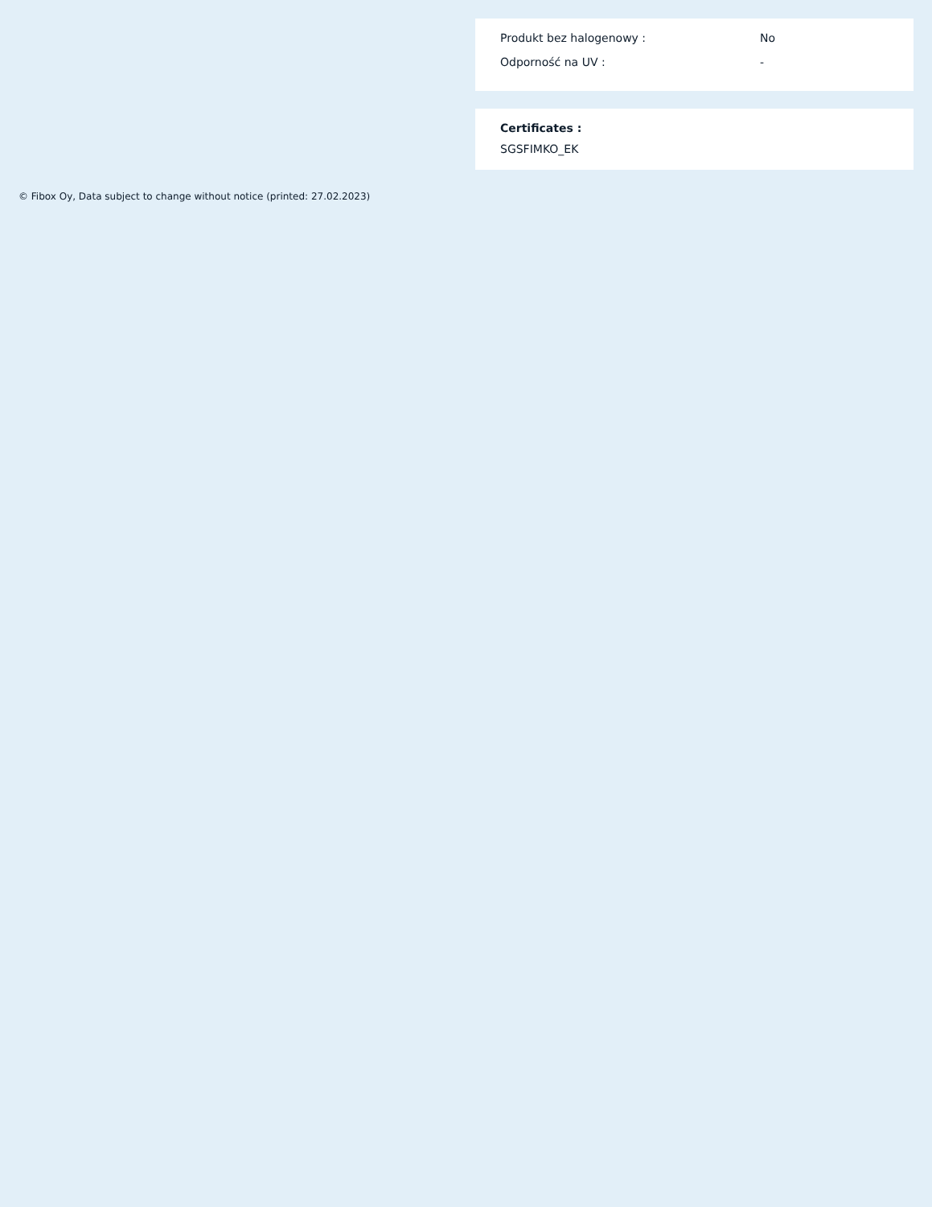| Produkt bez halogenowy : | No |
| Odporność na UV : | - |
Certificates :
SGSFIMKO_EK
© Fibox Oy, Data subject to change without notice (printed: 27.02.2023)